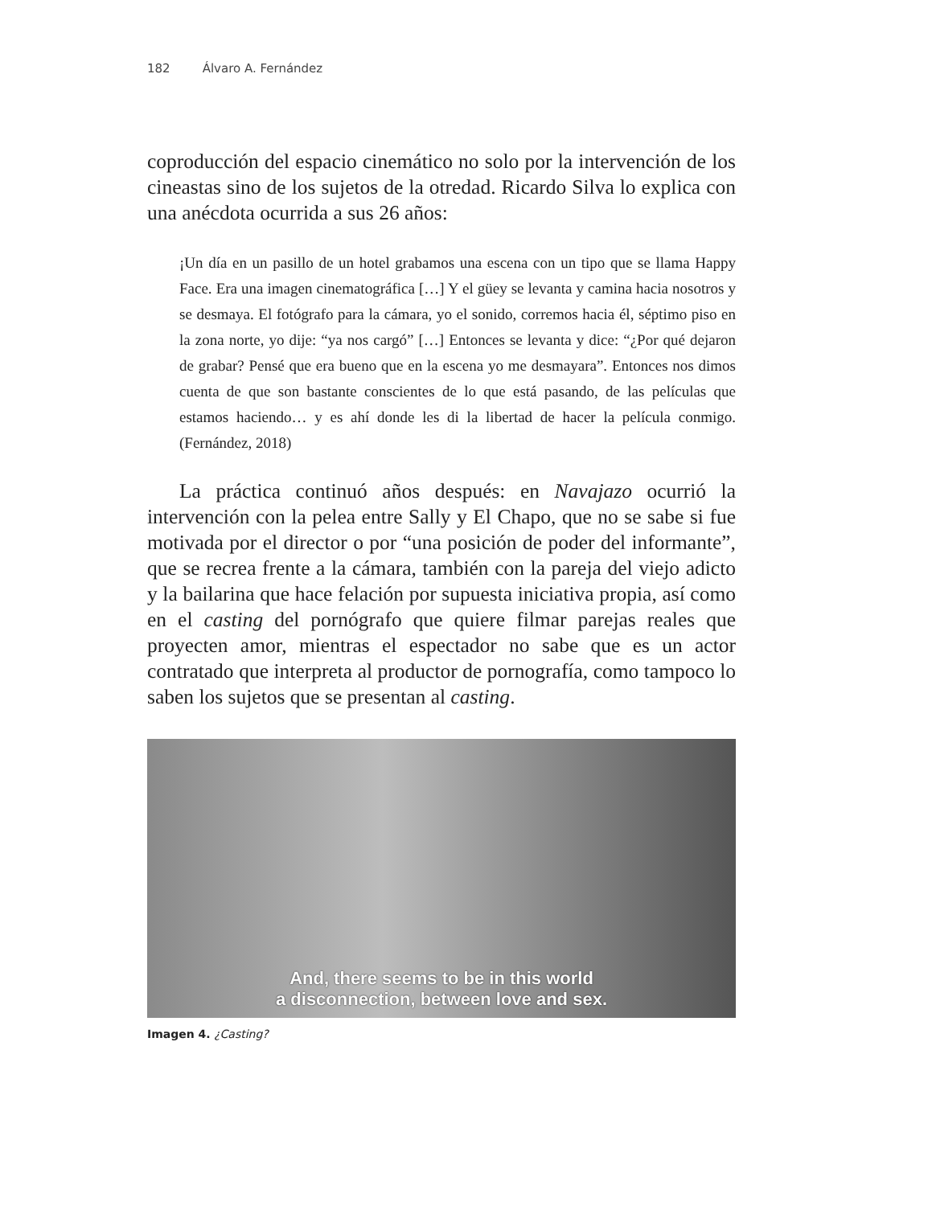182 Álvaro A. Fernández
coproducción del espacio cinemático no solo por la intervención de los cineastas sino de los sujetos de la otredad. Ricardo Silva lo explica con una anécdota ocurrida a sus 26 años:
¡Un día en un pasillo de un hotel grabamos una escena con un tipo que se llama Happy Face. Era una imagen cinematográfica […] Y el güey se levanta y camina hacia nosotros y se desmaya. El fotógrafo para la cámara, yo el sonido, corremos hacia él, séptimo piso en la zona norte, yo dije: “ya nos cargó” […] Entonces se levanta y dice: “¿Por qué dejaron de grabar? Pensé que era bueno que en la escena yo me desmayara”. Entonces nos dimos cuenta de que son bastante conscientes de lo que está pasando, de las películas que estamos haciendo… y es ahí donde les di la libertad de hacer la película conmigo. (Fernández, 2018)
La práctica continuó años después: en Navajazo ocurrió la intervención con la pelea entre Sally y El Chapo, que no se sabe si fue motivada por el director o por “una posición de poder del informante”, que se recrea frente a la cámara, también con la pareja del viejo adicto y la bailarina que hace felación por supuesta iniciativa propia, así como en el casting del pornógrafo que quiere filmar parejas reales que proyecten amor, mientras el espectador no sabe que es un actor contratado que interpreta al productor de pornografía, como tampoco lo saben los sujetos que se presentan al casting.
And, there seems to be in this world
a disconnection, between love and sex.
Imagen 4. ¿Casting?